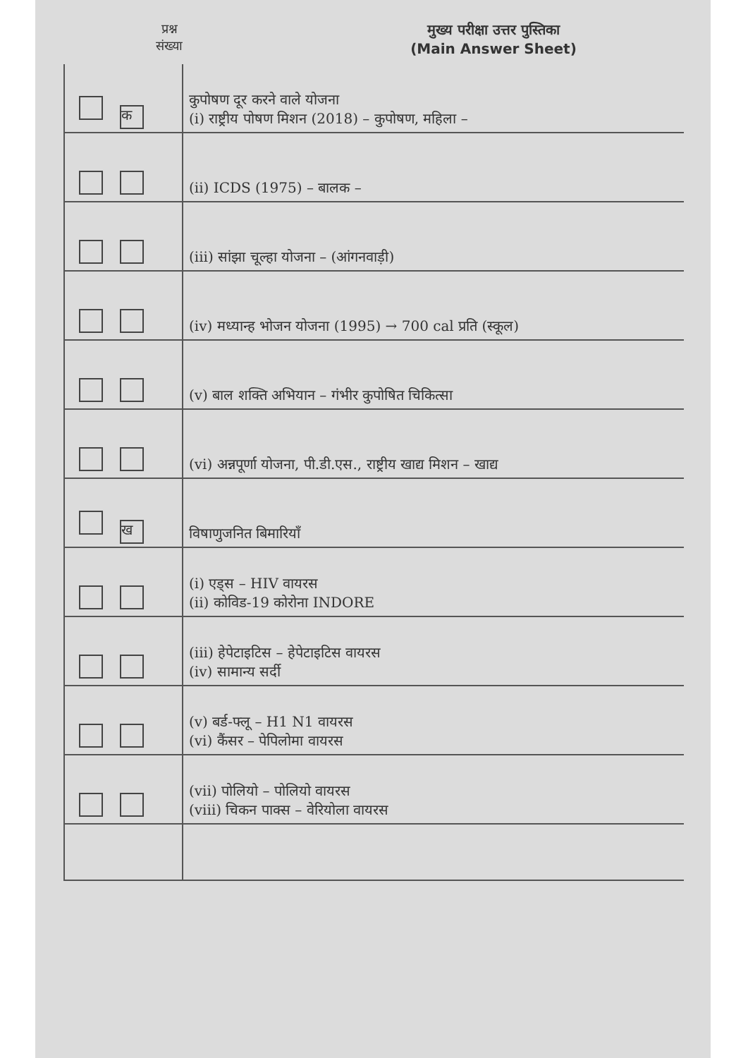प्रश्न
संख्या
मुख्य परीक्षा उत्तर पुस्तिका
(Main Answer Sheet)
| क | कुपोषण दूर करने वाले योजना (i) राष्ट्रीय पोषण मिशन (2018) – कुपोषण, महिला – |
| | (ii) ICDS (1975) – बालक – |
| | (iii) सांझा चूल्हा योजना – (आंगनवाड़ी) |
| | (iv) मध्यान्ह भोजन योजना (1995) → 700 cal प्रति (स्कूल) |
| | (v) बाल शक्ति अभियान – गंभीर कुपोषित चिकित्सा |
| | (vi) अन्नपूर्णा योजना, पी.डी.एस., राष्ट्रीय खाद्य मिशन – खाद्य |
| ख | विषाणुजनित बिमारियाँ |
| | (i) एड्स – HIV वायरस (ii) कोविड-19 कोरोना INDORE |
| | (iii) हेपेटाइटिस – हेपेटाइटिस वायरस (iv) सामान्य सर्दी |
| | (v) बर्ड-फ्लू – H1 N1 वायरस (vi) कैंसर – पेपिलोमा वायरस |
| | (vii) पोलियो – पोलियो वायरस (viii) चिकन पाक्स – वेरियोला वायरस |